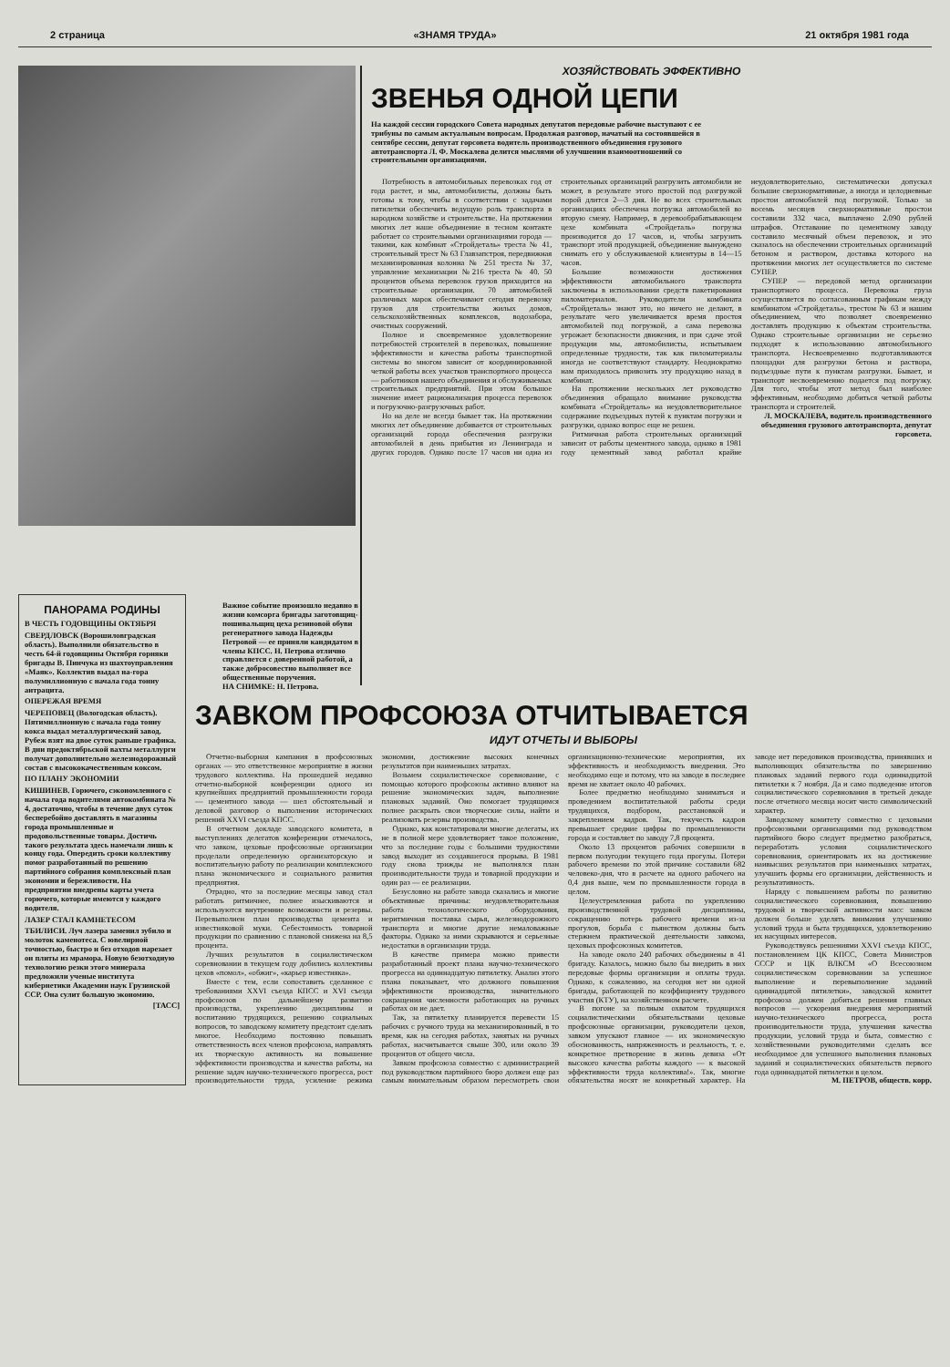2 страница «ЗНАМЯ ТРУДА» 21 октября 1981 года
ХОЗЯЙСТВОВАТЬ ЭФФЕКТИВНО
ЗВЕНЬЯ ОДНОЙ ЦЕПИ
На каждой сессии городского Совета народных депутатов передовые рабочие выступают с ее трибуны по самым актуальным вопросам. Продолжая разговор, начатый на состоявшейся в сентябре сессии, депутат горсовета водитель производственного объединения грузового автотранспорта Л. Ф. Москалева делится мыслями об улучшении взаимоотношений со строительными организациями.
Потребность в автомобильных перевозках год от года растет, и мы, автомобилисты, должны быть готовы к тому, чтобы в соответствии с задачами пятилетки обеспечить ведущую роль транспорта в народном хозяйстве и строительстве. На протяжении многих лет наше объединение в тесном контакте работает со строительными организациями города — такими, как комбинат «Стройдеталь» треста № 41, строительный трест № 63 Главзапстроя, передвижная механизированная колонна № 251 треста № 37, управление механизации №216 треста № 40. 50 процентов объема перевозок грузов приходится на строительные организации. 70 автомобилей различных марок обеспечивают сегодня перевозку грузов для строительства жилых домов, сельскохозяйственных комплексов, водозабора, очистных сооружений.
Полное и своевременное удовлетворение потребностей строителей в перевозках, повышение эффективности и качества работы транспортной системы во многом зависит от координированной четкой работы всех участков транспортного процесса — работников нашего объединения и обслуживаемых строительных предприятий. При этом большое значение имеет рационализация процесса перевозок и погрузочно-разгрузочных работ.
Но на деле не всегда бывает так. На протяжении многих лет объединение добивается от строительных организаций города обеспечения разгрузки автомобилей в день прибытия из Ленинграда и других городов. Однако после 17 часов ни одна из строительных организаций разгрузить автомобили не может, в результате этого простой под разгрузкой порой длится 2—3 дня. Не во всех строительных организациях обеспечена погрузка автомобилей во вторую смену. Например, в деревообрабатывающем цехе комбината «Стройдеталь» погрузка производится до 17 часов, и, чтобы загрузить транспорт этой продукцией, объединение вынуждено снимать его у обслуживаемой клиентуры в 14—15 часов.
Большие возможности достижения эффективности автомобильного транспорта заключены в использовании средств пакетирования пиломатериалов. Руководители комбината «Стройдеталь» знают это, но ничего не делают, в результате чего увеличивается время простоя автомобилей под погрузкой, а сама перевозка угрожает безопасности движения, и при сдаче этой продукции мы, автомобилисты, испытываем определенные трудности, так как пиломатериалы иногда не соответствуют стандарту. Неоднократно нам приходилось привозить эту продукцию назад в комбинат.
На протяжении нескольких лет руководство объединения обращало внимание руководства комбината «Стройдеталь» на неудовлетворительное содержание подъездных путей к пунктам погрузки и разгрузки, однако вопрос еще не решен.
Ритмичная работа строительных организаций зависит от работы цементного завода, однако в 1981 году цементный завод работал крайне неудовлетворительно, систематически допускал большие сверхнормативные, а иногда и целодневные простои автомобилей под погрузкой. Только за восемь месяцев сверхнормативные простои составили 332 часа, выплачено 2.090 рублей штрафов. Отставание по цементному заводу составило месячный объем перевозок, и это сказалось на обеспечении строительных организаций бетоном и раствором, доставка которого на протяжении многих лет осуществляется по системе СУПЕР.
СУПЕР — передовой метод организации транспортного процесса. Перевозка груза осуществляется по согласованным графикам между комбинатом «Стройдеталь», трестом № 63 и нашим объединением, что позволяет своевременно доставлять продукцию к объектам строительства. Однако строительные организации не серьезно подходят к использованию автомобильного транспорта. Несвоевременно подготавливаются площадки для разгрузки бетона и раствора, подъездные пути к пунктам разгрузки. Бывает, и транспорт несвоевременно подается под погрузку. Для того, чтобы этот метод был наиболее эффективным, необходимо добиться четкой работы транспорта и строителей.
Л. МОСКАЛЕВА, водитель производственного объединения грузового автотранспорта, депутат горсовета.
ПАНОРАМА РОДИНЫ
В ЧЕСТЬ ГОДОВЩИНЫ ОКТЯБРЯ
СВЕРДЛОВСК (Ворошиловградская область). Выполнили обязательство в честь 64-й годовщины Октября горняки бригады В. Пинчука из шахтоуправления «Маяк». Коллектив выдал на-гора полумиллионную с начала года тонну антрацита.
ОПЕРЕЖАЯ ВРЕМЯ
ЧЕРЕПОВЕЦ (Вологодская область). Пятимиллионную с начала года тонну кокса выдал металлургический завод. Рубеж взят на двое суток раньше графика. В дни предоктябрьской вахты металлурги получат дополнительно железнодорожный состав с высококачественным коксом.
ПО ПЛАНУ ЭКОНОМИИ
КИШИНЕВ. Горючего, сэкономленного с начала года водителями автокомбината № 4, достаточно, чтобы в течение двух суток бесперебойно доставлять в магазины города промышленные и продовольственные товары. Достичь такого результата здесь намечали лишь к концу года. Опередить сроки коллективу помог разработанный по решению партийного собрания комплексный план экономии и бережливости. На предприятии внедрены карты учета горючего, которые имеются у каждого водителя.
ЛАЗЕР СТАЛ КАМНЕТЕСОМ
ТБИЛИСИ. Луч лазера заменил зубило и молоток каменотеса. С ювелирной точностью, быстро и без отходов нарезает он плиты из мрамора. Новую безотходную технологию резки этого минерала предложили ученые института кибернетики Академии наук Грузинской ССР. Она сулит большую экономию.
[ТАСС]
Важное событие произошло недавно в жизни комсорга бригады заготовщиц-пошивальщиц цеха резиновой обуви регенератного завода Надежды Петровой — ее приняли кандидатом в члены КПСС. Н. Петрова отлично справляется с доверенной работой, а также добросовестно выполняет все общественные поручения.
НА СНИМКЕ: Н. Петрова.
ЗАВКОМ ПРОФСОЮЗА ОТЧИТЫВАЕТСЯ
ИДУТ ОТЧЕТЫ И ВЫБОРЫ
Отчетно-выборная кампания в профсоюзных органах — это ответственное мероприятие в жизни трудового коллектива. На прошедшей недавно отчетно-выборной конференции одного из крупнейших предприятий промышленности города — цементного завода — шел обстоятельный и деловой разговор о выполнении исторических решений XXVI съезда КПСС.
В отчетном докладе заводского комитета, в выступлениях делегатов конференции отмечалось, что завком, цеховые профсоюзные организации проделали определенную организаторскую и воспитательную работу по реализации комплексного плана экономического и социального развития предприятия.
Отрадно, что за последние месяцы завод стал работать ритмичнее, полнее изыскиваются и используются внутренние возможности и резервы. Перевыполнен план производства цемента и известняковой муки. Себестоимость товарной продукции по сравнению с плановой снижена на 8,5 процента.
Лучших результатов в социалистическом соревновании в текущем году добились коллективы цехов «помол», «обжиг», «карьер известняка».
Вместе с тем, если сопоставить сделанное с требованиями XXVI съезда КПСС и XVI съезда профсоюзов по дальнейшему развитию производства, укреплению дисциплины и воспитанию трудящихся, решению социальных вопросов, то заводскому комитету предстоит сделать многое. Необходимо постоянно повышать ответственность всех членов профсоюза, направлять их творческую активность на повышение эффективности производства и качества работы, на решение задач научно-технического прогресса, рост производительности труда, усиление режима экономии, достижение высоких конечных результатов при наименьших затратах.
Возьмем социалистическое соревнование, с помощью которого профсоюзы активно влияют на решение экономических задач, выполнение плановых заданий. Оно помогает трудящимся полнее раскрыть свои творческие силы, найти и реализовать резервы производства.
Однако, как констатировали многие делегаты, их не в полной мере удовлетворяет такое положение, что за последние годы с большими трудностями завод выходит из создавшегося прорыва. В 1981 году снова трижды не выполнялся план производительности труда и товарной продукции и один раз — ее реализации.
Безусловно на работе завода сказались и многие объективные причины: неудовлетворительная работа технологического оборудования, неритмичная поставка сырья, железнодорожного транспорта и многие другие немаловажные факторы. Однако за ними скрываются и серьезные недостатки в организации труда.
В качестве примера можно привести разработанный проект плана научно-технического прогресса на одиннадцатую пятилетку. Анализ этого плана показывает, что должного повышения эффективности производства, значительного сокращения численности работающих на ручных работах он не дает.
Так, за пятилетку планируется перевести 15 рабочих с ручного труда на механизированный, в то время, как на сегодня работах, занятых на ручных работах, насчитывается свыше 300, или около 39 процентов от общего числа.
Завком профсоюза совместно с администрацией под руководством партийного бюро должен еще раз самым внимательным образом пересмотреть свои организационно-технические мероприятия, их эффективность и необходимость внедрения. Это необходимо еще и потому, что на заводе в последнее время не хватает около 40 рабочих.
Более предметно необходимо заниматься и проведением воспитательной работы среди трудящихся, подбором, расстановкой и закреплением кадров. Так, текучесть кадров превышает средние цифры по промышленности города и составляет по заводу 7,8 процента.
Около 13 процентов рабочих совершили в первом полугодии текущего года прогулы. Потери рабочего времени по этой причине составили 682 человеко-дня, что в расчете на одного рабочего на 0,4 дня выше, чем по промышленности города в целом.
Целеустремленная работа по укреплению производственной трудовой дисциплины, сокращению потерь рабочего времени из-за прогулов, борьба с пьянством должны быть стержнем практической деятельности завкома, цеховых профсоюзных комитетов.
На заводе около 240 рабочих объединены в 41 бригаду. Казалось, можно было бы внедрить в них передовые формы организации и оплаты труда. Однако, к сожалению, на сегодня нет ни одной бригады, работающей по коэффициенту трудового участия (КТУ), на хозяйственном расчете.
В погоне за полным охватом трудящихся социалистическими обязательствами цеховые профсоюзные организации, руководители цехов, завком упускают главное — их экономическую обоснованность, напряженность и реальность, т. е. конкретное претворение в жизнь девиза «От высокого качества работы каждого — к высокой эффективности труда коллектива!». Так, многие обязательства носят не конкретный характер. На заводе нет передовиков производства, принявших и выполняющих обязательства по завершению плановых заданий первого года одиннадцатой пятилетки к 7 ноября. Да и само подведение итогов социалистического соревнования в третьей декаде после отчетного месяца носит чисто символический характер.
Заводскому комитету совместно с цеховыми профсоюзными организациями под руководством партийного бюро следует предметно разобраться, переработать условия социалистического соревнования, ориентировать их на достижение наивысших результатов при наименьших затратах, улучшить формы его организации, действенность и результативность.
Наряду с повышением работы по развитию социалистического соревнования, повышению трудовой и творческой активности масс завком должен больше уделять внимания улучшению условий труда и быта трудящихся, удовлетворению их насущных интересов.
Руководствуясь решениями XXVI съезда КПСС, постановлением ЦК КПСС, Совета Министров СССР и ЦК ВЛКСМ «О Всесоюзном социалистическом соревновании за успешное выполнение и перевыполнение заданий одиннадцатой пятилетки», заводской комитет профсоюза должен добиться решения главных вопросов — ускорения внедрения мероприятий научно-технического прогресса, роста производительности труда, улучшения качества продукции, условий труда и быта, совместно с хозяйственными руководителями сделать все необходимое для успешного выполнения плановых заданий и социалистических обязательств первого года одиннадцатой пятилетки в целом.
М. ПЕТРОВ, обществ. корр.